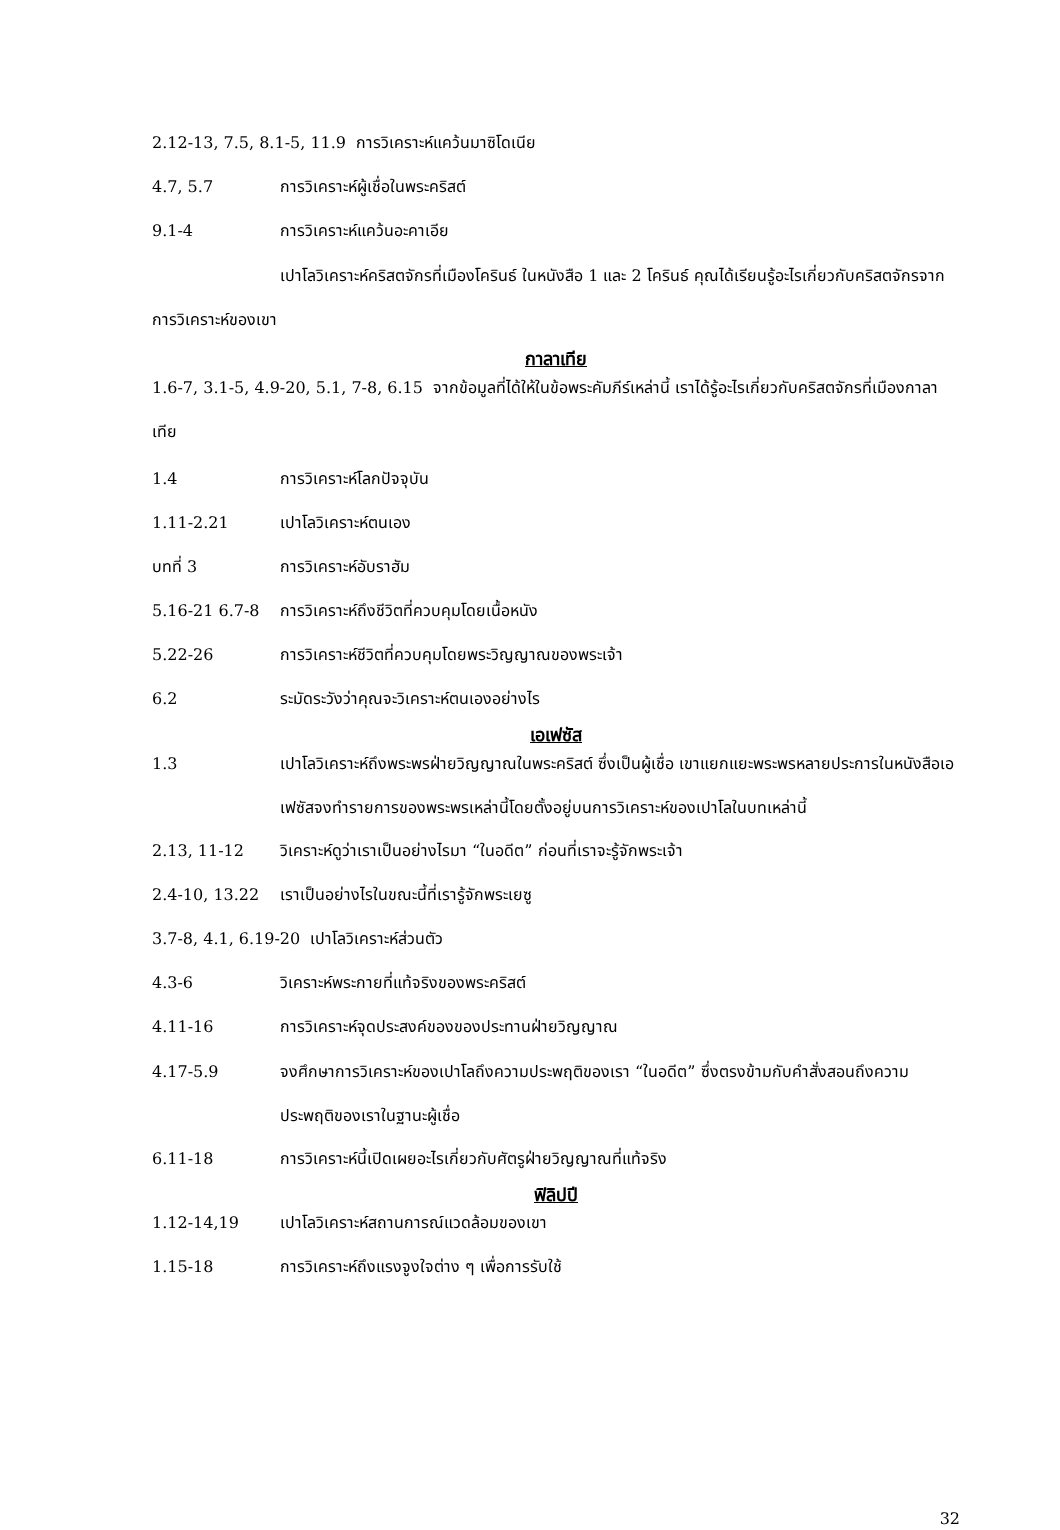2.12-13, 7.5, 8.1-5, 11.9 การวิเคราะห์แคว้นมาซิโดเนีย
4.7, 5.7 การวิเคราะห์ผู้เชื่อในพระคริสต์
9.1-4 การวิเคราะห์แคว้นอะคาเอีย
เปาโลวิเคราะห์คริสตจักรที่เมืองโครินธ์ ในหนังสือ 1 และ 2 โครินธ์ คุณได้เรียนรู้อะไรเกี่ยวกับคริสตจักรจากการวิเคราะห์ของเขา
กาลาเทีย
1.6-7, 3.1-5, 4.9-20, 5.1, 7-8, 6.15 จากข้อมูลที่ได้ให้ในข้อพระคัมภีร์เหล่านี้ เราได้รู้อะไรเกี่ยวกับคริสตจักรที่เมืองกาลาเทีย
1.4 การวิเคราะห์โลกปัจจุบัน
1.11-2.21 เปาโลวิเคราะห์ตนเอง
บทที่ 3 การวิเคราะห์อับราฮัม
5.16-21 6.7-8 การวิเคราะห์ถึงชีวิตที่ควบคุมโดยเนื้อหนัง
5.22-26 การวิเคราะห์ชีวิตที่ควบคุมโดยพระวิญญาณของพระเจ้า
6.2 ระมัดระวังว่าคุณจะวิเคราะห์ตนเองอย่างไร
เอเฟซัส
1.3 เปาโลวิเคราะห์ถึงพระพรฝ่ายวิญญาณในพระคริสต์ ซึ่งเป็นผู้เชื่อ เขาแยกแยะพระพรหลายประการในหนังสือเอเฟซัสจงทำรายการของพระพรเหล่านี้โดยตั้งอยู่บนการวิเคราะห์ของเปาโลในบทเหล่านี้
2.13, 11-12 วิเคราะห์ดูว่าเราเป็นอย่างไรมา “ในอดีต” ก่อนที่เราจะรู้จักพระเจ้า
2.4-10, 13.22 เราเป็นอย่างไรในขณะนี้ที่เรารู้จักพระเยซู
3.7-8, 4.1, 6.19-20 เปาโลวิเคราะห์ส่วนตัว
4.3-6 วิเคราะห์พระกายที่แท้จริงของพระคริสต์
4.11-16 การวิเคราะห์จุดประสงค์ของของประทานฝ่ายวิญญาณ
4.17-5.9 จงศึกษาการวิเคราะห์ของเปาโลถึงความประพฤติของเรา “ในอดีต” ซึ่งตรงข้ามกับคำสั่งสอนถึงความประพฤติของเราในฐานะผู้เชื่อ
6.11-18 การวิเคราะห์นี้เปิดเผยอะไรเกี่ยวกับศัตรูฝ่ายวิญญาณที่แท้จริง
ฟิลิปปี
1.12-14,19 เปาโลวิเคราะห์สถานการณ์แวดล้อมของเขา
1.15-18 การวิเคราะห์ถึงแรงจูงใจต่าง ๆ เพื่อการรับใช้
32